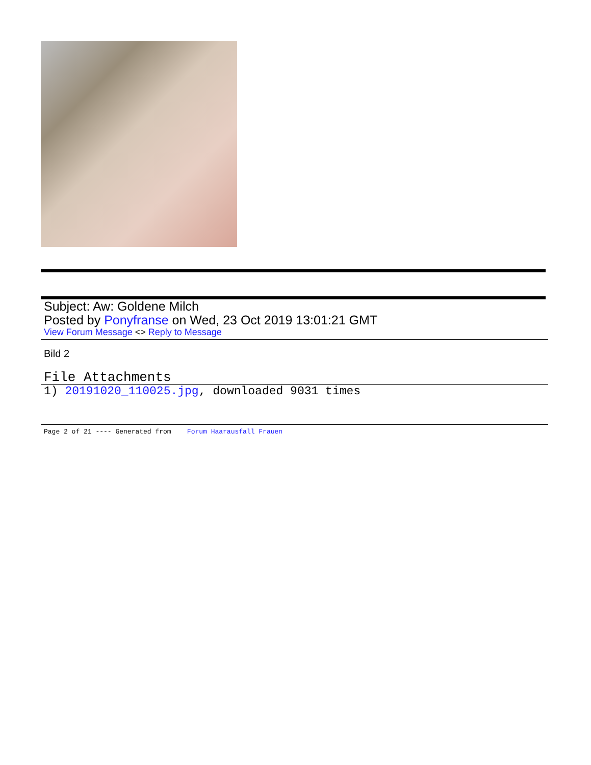Subject: Aw: Goldene Milch
Posted by Ponyfranse on Wed, 23 Oct 2019 13:01:21 GMT
View Forum Message <> Reply to Message
Bild 2
File Attachments
1) 20191020_110025.jpg, downloaded 9031 times
Page 2 of 21 ---- Generated from Forum Haarausfall Frauen